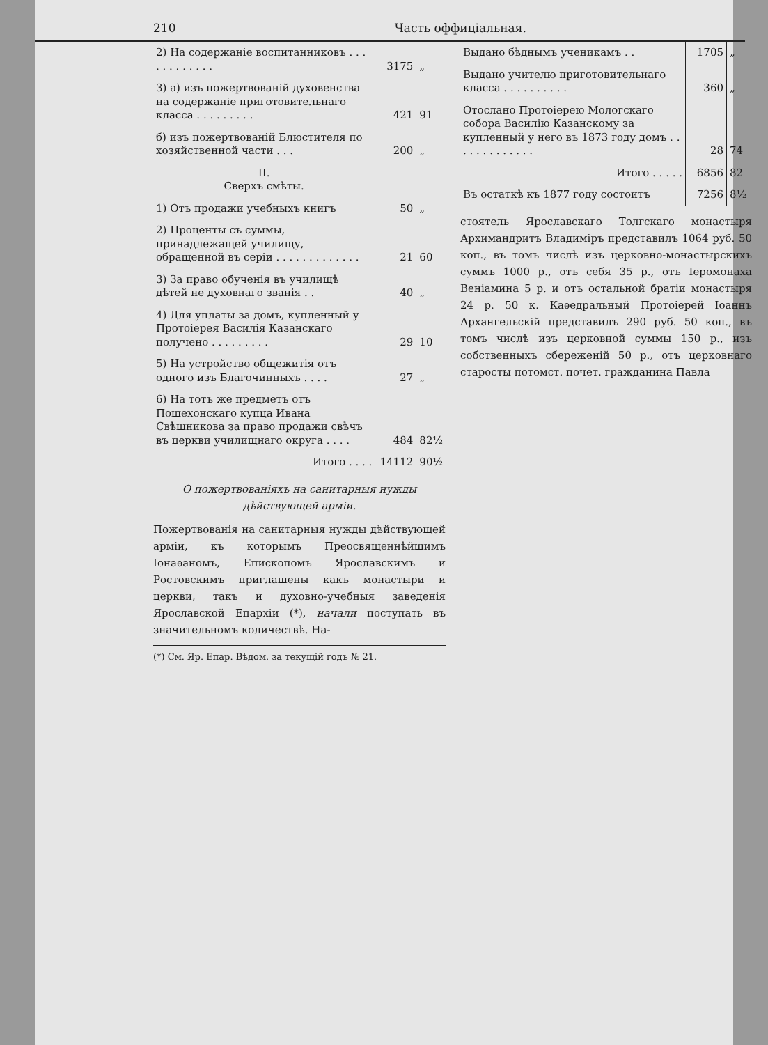210 Часть оффиціальная.
| 2) На содержаніе воспитанниковъ . . . . . . . . . . . . | 3175 | „ |
| 3) а) изъ пожертвованій духовенства на содержаніе приготовительнаго класса . . . . . . . . . | 421 | 91 |
| б) изъ пожертвованій Блюстителя по хозяйственной части . . . | 200 | „ |
| II. Сверхъ смѣты. | | |
| 1) Отъ продажи учебныхъ книгъ | 50 | „ |
| 2) Проценты съ суммы, принадлежащей училищу, обращенной въ серіи . . . . . . . . . . . . . | 21 | 60 |
| 3) За право обученія въ училищѣ дѣтей не духовнаго званія . . | 40 | „ |
| 4) Для уплаты за домъ, купленный у Протоіерея Василія Казанскаго получено . . . . . . . . . | 29 | 10 |
| 5) На устройство общежитія отъ одного изъ Благочинныхъ . . . . | 27 | „ |
| 6) На тотъ же предметъ отъ Пошехонскаго купца Ивана Свѣшникова за право продажи свѣчъ въ церкви училищнаго округа . . . . | 484 | 82½ |
| Итого . . . . | 14112 | 90½ |
О пожертвованіяхъ на санитарныя нужды дѣйствующей арміи.
Пожертвованія на санитарныя нужды дѣйствующей арміи, къ которымъ Преосвященнѣйшимъ Іонаѳаномъ, Епископомъ Ярославскимъ и Ростовскимъ приглашены какъ монастыри и церкви, такъ и духовно-учебныя заведенія Ярославской Епархіи (*), начали поступать въ значительномъ количествѣ. На-
(*) См. Яр. Епар. Вѣдом. за текущій годъ № 21.
| Выдано бѣднымъ ученикамъ . . | 1705 | „ |
| Выдано учителю приготовительнаго класса . . . . . . . . . . | 360 | „ |
| Отослано Протоіерею Мологскаго собора Василію Казанскому за купленный у него въ 1873 году домъ . . . . . . . . . . . . . | 28 | 74 |
| Итого . . . . . | 6856 | 82 |
| Въ остаткѣ къ 1877 году состоитъ | 7256 | 8½ |
стоятель Ярославскаго Толгскаго монастыря Архимандритъ Владиміръ представилъ 1064 руб. 50 коп., въ томъ числѣ изъ церковно-монастырскихъ суммъ 1000 р., отъ себя 35 р., отъ Іеромонаха Веніамина 5 р. и отъ остальной братіи монастыря 24 р. 50 к. Каѳедральный Протоіерей Іоаннъ Архангельскій представилъ 290 руб. 50 коп., въ томъ числѣ изъ церковной суммы 150 р., изъ собственныхъ сбереженій 50 р., отъ церковнаго старосты потомст. почет. гражданина Павла